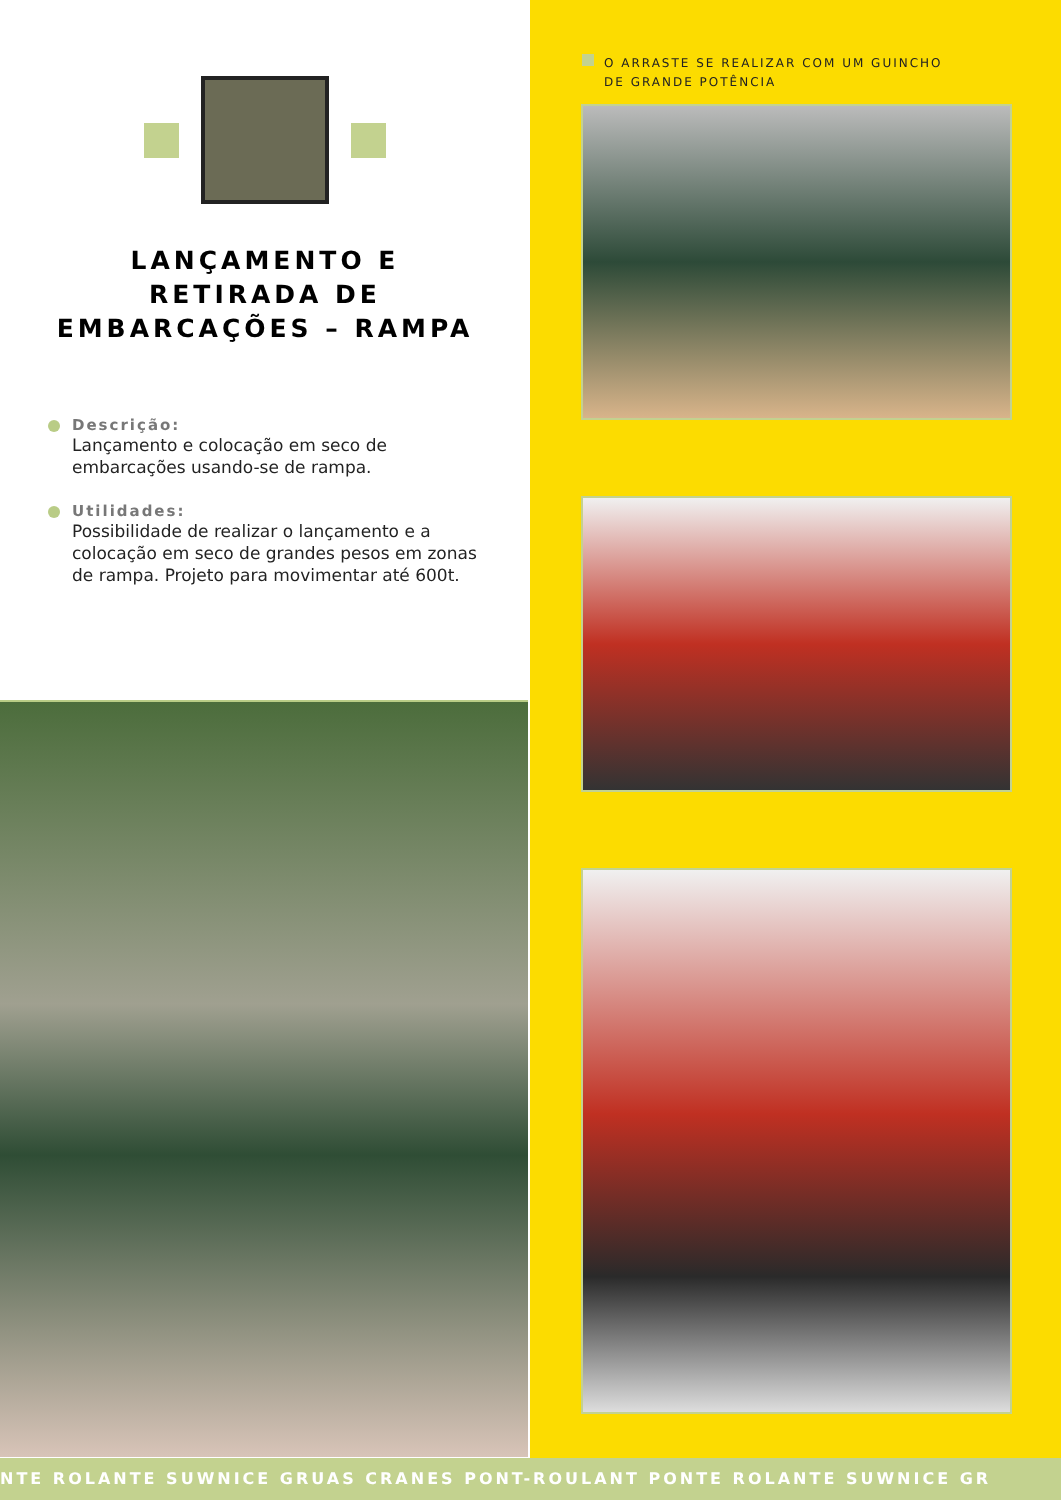LANÇAMENTO E
RETIRADA DE
EMBARCAÇÕES – RAMPA
Descrição:
Lançamento e colocação em seco de embarcações usando-se de rampa.
Utilidades:
Possibilidade de realizar o lançamento e a colocação em seco de grandes pesos em zonas de rampa. Projeto para movimentar até 600t.
O ARRASTE SE REALIZAR COM UM GUINCHO
DE GRANDE POTÊNCIA
NTE ROLANTE SUWNICE GRUAS CRANES PONT-ROULANT PONTE ROLANTE SUWNICE GR